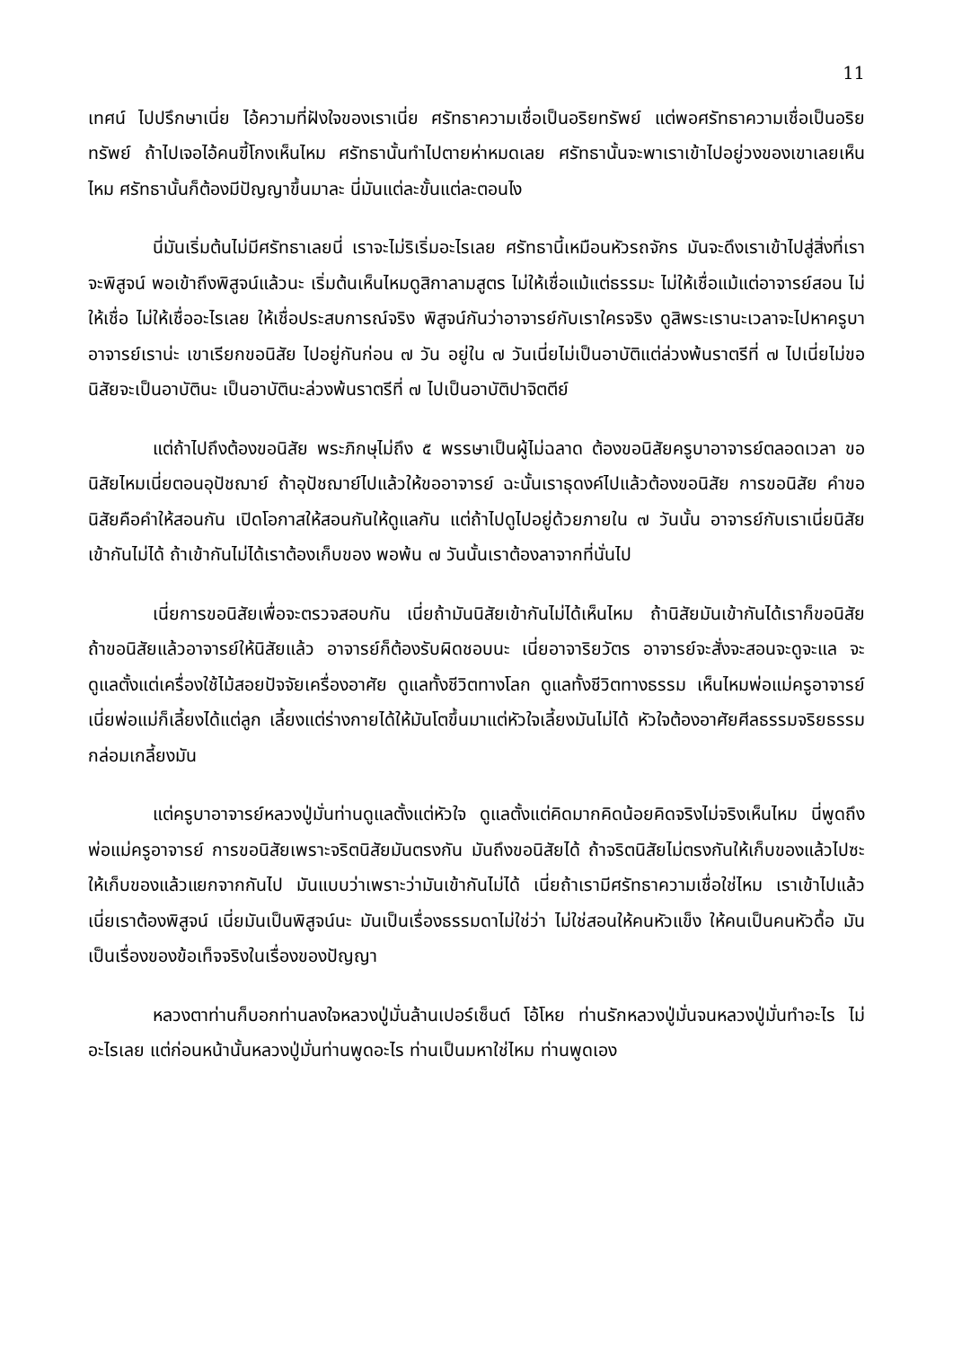11
เทศน์ ไปปรึกษาเนี่ย ไอ้ความที่ฝังใจของเราเนี่ย ศรัทธาความเชื่อเป็นอริยทรัพย์ แต่พอศรัทธาความเชื่อเป็นอริยทรัพย์ ถ้าไปเจอไอ้คนขี้โกงเห็นไหม ศรัทธานั้นทำไปตายห่าหมดเลย ศรัทธานั้นจะพาเราเข้าไปอยู่วงของเขาเลยเห็นไหม ศรัทธานั้นก็ต้องมีปัญญาขึ้นมาละ นี่มันแต่ละขั้นแต่ละตอนไง
นี่มันเริ่มต้นไม่มีศรัทธาเลยนี่ เราจะไม่ริเริ่มอะไรเลย ศรัทธานี้เหมือนหัวรถจักร มันจะดึงเราเข้าไปสู่สิ่งที่เราจะพิสูจน์ พอเข้าถึงพิสูจน์แล้วนะ เริ่มต้นเห็นไหมดูสิกาลามสูตร ไม่ให้เชื่อแม้แต่ธรรมะ ไม่ให้เชื่อแม้แต่อาจารย์สอน ไม่ให้เชื่อ ไม่ให้เชื่ออะไรเลย ให้เชื่อประสบการณ์จริง พิสูจน์กันว่าอาจารย์กับเราใครจริง ดูสิพระเรานะเวลาจะไปหาครูบาอาจารย์เราน่ะ เขาเรียกขอนิสัย ไปอยู่กันก่อน ๗ วัน อยู่ใน ๗ วันเนี่ยไม่เป็นอาบัติแต่ล่วงพ้นราตรีที่ ๗ ไปเนี่ยไม่ขอนิสัยจะเป็นอาบัตินะ เป็นอาบัตินะล่วงพ้นราตรีที่ ๗ ไปเป็นอาบัติปาจิตตีย์
แต่ถ้าไปถึงต้องขอนิสัย พระภิกษุไม่ถึง ๕ พรรษาเป็นผู้ไม่ฉลาด ต้องขอนิสัยครูบาอาจารย์ตลอดเวลา ขอนิสัยไหมเนี่ยตอนอุปัชฌาย์ ถ้าอุปัชฌาย์ไปแล้วให้ขออาจารย์ ฉะนั้นเราธุดงค์ไปแล้วต้องขอนิสัย การขอนิสัย คำขอนิสัยคือคำให้สอนกัน เปิดโอกาสให้สอนกันให้ดูแลกัน แต่ถ้าไปดูไปอยู่ด้วยภายใน ๗ วันนั้น อาจารย์กับเราเนี่ยนิสัยเข้ากันไม่ได้ ถ้าเข้ากันไม่ได้เราต้องเก็บของ พอพ้น ๗ วันนั้นเราต้องลาจากที่นั่นไป
เนี่ยการขอนิสัยเพื่อจะตรวจสอบกัน เนี่ยถ้ามันนิสัยเข้ากันไม่ได้เห็นไหม ถ้านิสัยมันเข้ากันได้เราก็ขอนิสัย ถ้าขอนิสัยแล้วอาจารย์ให้นิสัยแล้ว อาจารย์ก็ต้องรับผิดชอบนะ เนี่ยอาจาริยวัตร อาจารย์จะสั่งจะสอนจะดูจะแล จะดูแลตั้งแต่เครื่องใช้ไม้สอยปัจจัยเครื่องอาศัย ดูแลทั้งชีวิตทางโลก ดูแลทั้งชีวิตทางธรรม เห็นไหมพ่อแม่ครูอาจารย์ เนี่ยพ่อแม่ก็เลี้ยงได้แต่ลูก เลี้ยงแต่ร่างกายได้ให้มันโตขึ้นมาแต่หัวใจเลี้ยงมันไม่ได้ หัวใจต้องอาศัยศีลธรรมจริยธรรมกล่อมเกลี้ยงมัน
แต่ครูบาอาจารย์หลวงปู่มั่นท่านดูแลตั้งแต่หัวใจ ดูแลตั้งแต่คิดมากคิดน้อยคิดจริงไม่จริงเห็นไหม นี่พูดถึงพ่อแม่ครูอาจารย์ การขอนิสัยเพราะจริตนิสัยมันตรงกัน มันถึงขอนิสัยได้ ถ้าจริตนิสัยไม่ตรงกันให้เก็บของแล้วไปซะ ให้เก็บของแล้วแยกจากกันไป มันแบบว่าเพราะว่ามันเข้ากันไม่ได้ เนี่ยถ้าเรามีศรัทธาความเชื่อใช่ไหม เราเข้าไปแล้วเนี่ยเราต้องพิสูจน์ เนี่ยมันเป็นพิสูจน์นะ มันเป็นเรื่องธรรมดาไม่ใช่ว่า ไม่ใช่สอนให้คนหัวแข็ง ให้คนเป็นคนหัวดื้อ มันเป็นเรื่องของข้อเท็จจริงในเรื่องของปัญญา
หลวงตาท่านก็บอกท่านลงใจหลวงปู่มั่นล้านเปอร์เซ็นต์ โอ้โหย ท่านรักหลวงปู่มั่นจนหลวงปู่มั่นทำอะไร ไม่อะไรเลย แต่ก่อนหน้านั้นหลวงปู่มั่นท่านพูดอะไร ท่านเป็นมหาใช่ไหม ท่านพูดเอง